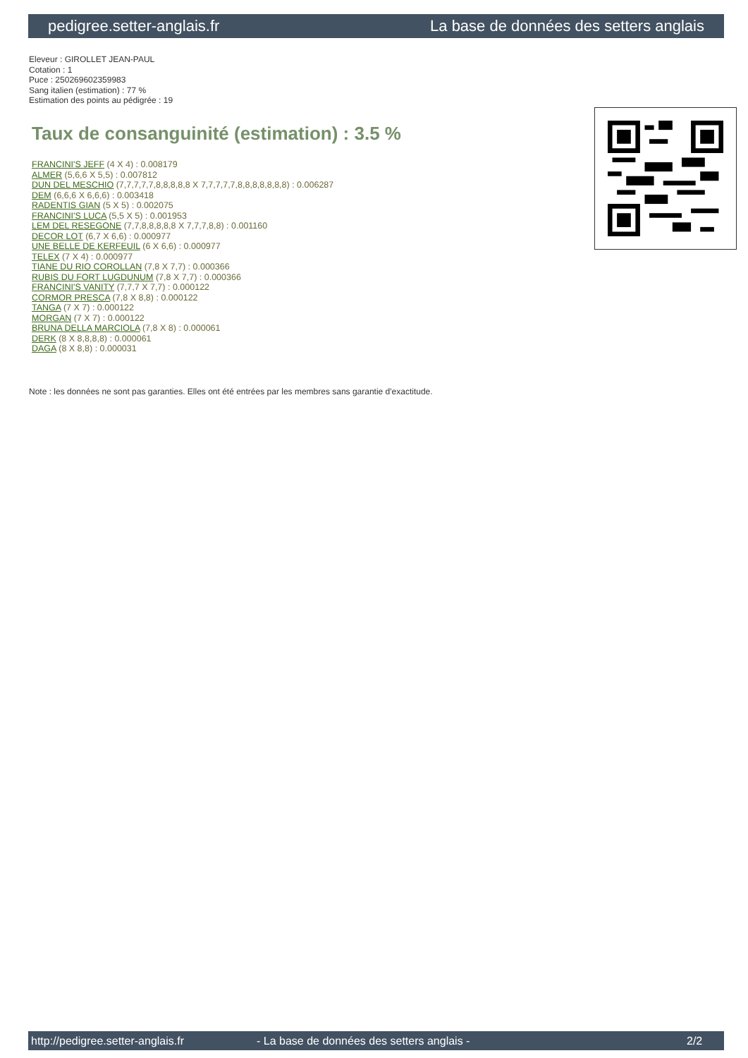pedigree.setter-anglais.fr La base de données des setters anglais
Eleveur : GIROLLET JEAN-PAUL
Cotation : 1
Puce : 250269602359983
Sang italien (estimation) : 77 %
Estimation des points au pédigrée : 19
Taux de consanguinité (estimation) : 3.5 %
FRANCINI'S JEFF (4 X 4) : 0.008179
ALMER (5,6,6 X 5,5) : 0.007812
DUN DEL MESCHIO (7,7,7,7,7,8,8,8,8,8 X 7,7,7,7,7,8,8,8,8,8,8,8) : 0.006287
DEM (6,6,6 X 6,6,6) : 0.003418
RADENTIS GIAN (5 X 5) : 0.002075
FRANCINI'S LUCA (5,5 X 5) : 0.001953
LEM DEL RESEGONE (7,7,8,8,8,8,8 X 7,7,7,8,8) : 0.001160
DECOR LOT (6,7 X 6,6) : 0.000977
UNE BELLE DE KERFEUIL (6 X 6,6) : 0.000977
TELEX (7 X 4) : 0.000977
TIANE DU RIO COROLLAN (7,8 X 7,7) : 0.000366
RUBIS DU FORT LUGDUNUM (7,8 X 7,7) : 0.000366
FRANCINI'S VANITY (7,7,7 X 7,7) : 0.000122
CORMOR PRESCA (7,8 X 8,8) : 0.000122
TANGA (7 X 7) : 0.000122
MORGAN (7 X 7) : 0.000122
BRUNA DELLA MARCIOLA (7,8 X 8) : 0.000061
DERK (8 X 8,8,8,8) : 0.000061
DAGA (8 X 8,8) : 0.000031
Note : les données ne sont pas garanties. Elles ont été entrées par les membres sans garantie d'exactitude.
http://pedigree.setter-anglais.fr - La base de données des setters anglais - 2/2